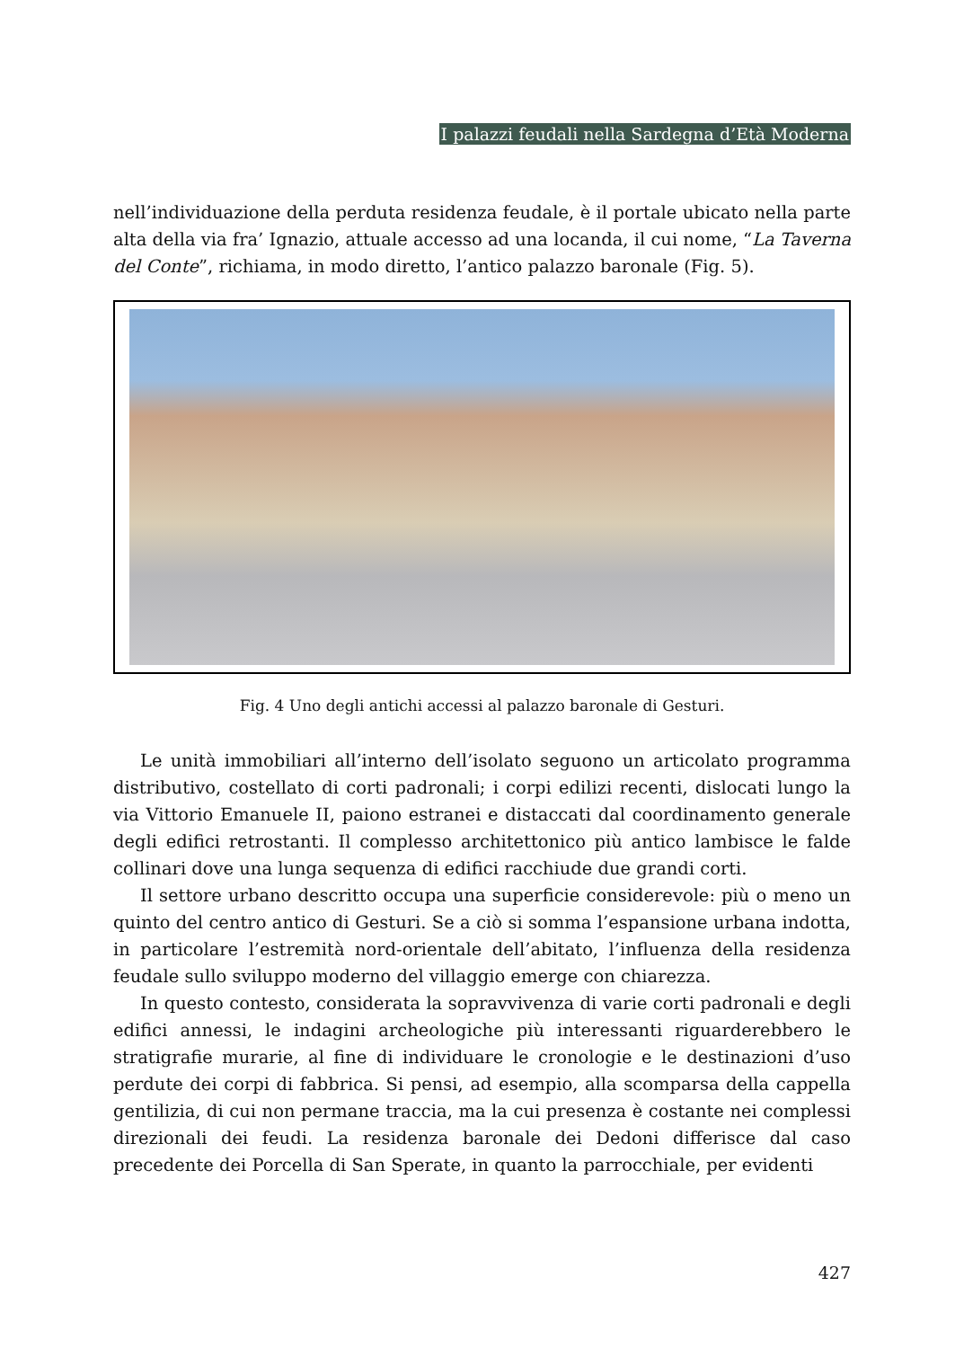I palazzi feudali nella Sardegna d’Età Moderna
nell’individuazione della perduta residenza feudale, è il portale ubicato nella parte alta della via fra’ Ignazio, attuale accesso ad una locanda, il cui nome, “La Taverna del Conte”, richiama, in modo diretto, l’antico palazzo baronale (Fig. 5).
Fig. 4 Uno degli antichi accessi al palazzo baronale di Gesturi.
Le unità immobiliari all’interno dell’isolato seguono un articolato programma distributivo, costellato di corti padronali; i corpi edilizi recenti, dislocati lungo la via Vittorio Emanuele II, paiono estranei e distaccati dal coordinamento generale degli edifici retrostanti. Il complesso architettonico più antico lambisce le falde collinari dove una lunga sequenza di edifici racchiude due grandi corti.
Il settore urbano descritto occupa una superficie considerevole: più o meno un quinto del centro antico di Gesturi. Se a ciò si somma l’espansione urbana indotta, in particolare l’estremità nord-orientale dell’abitato, l’influenza della residenza feudale sullo sviluppo moderno del villaggio emerge con chiarezza.
In questo contesto, considerata la sopravvivenza di varie corti padronali e degli edifici annessi, le indagini archeologiche più interessanti riguarderebbero le stratigrafie murarie, al fine di individuare le cronologie e le destinazioni d’uso perdute dei corpi di fabbrica. Si pensi, ad esempio, alla scomparsa della cappella gentilizia, di cui non permane traccia, ma la cui presenza è costante nei complessi direzionali dei feudi. La residenza baronale dei Dedoni differisce dal caso precedente dei Porcella di San Sperate, in quanto la parrocchiale, per evidenti
427